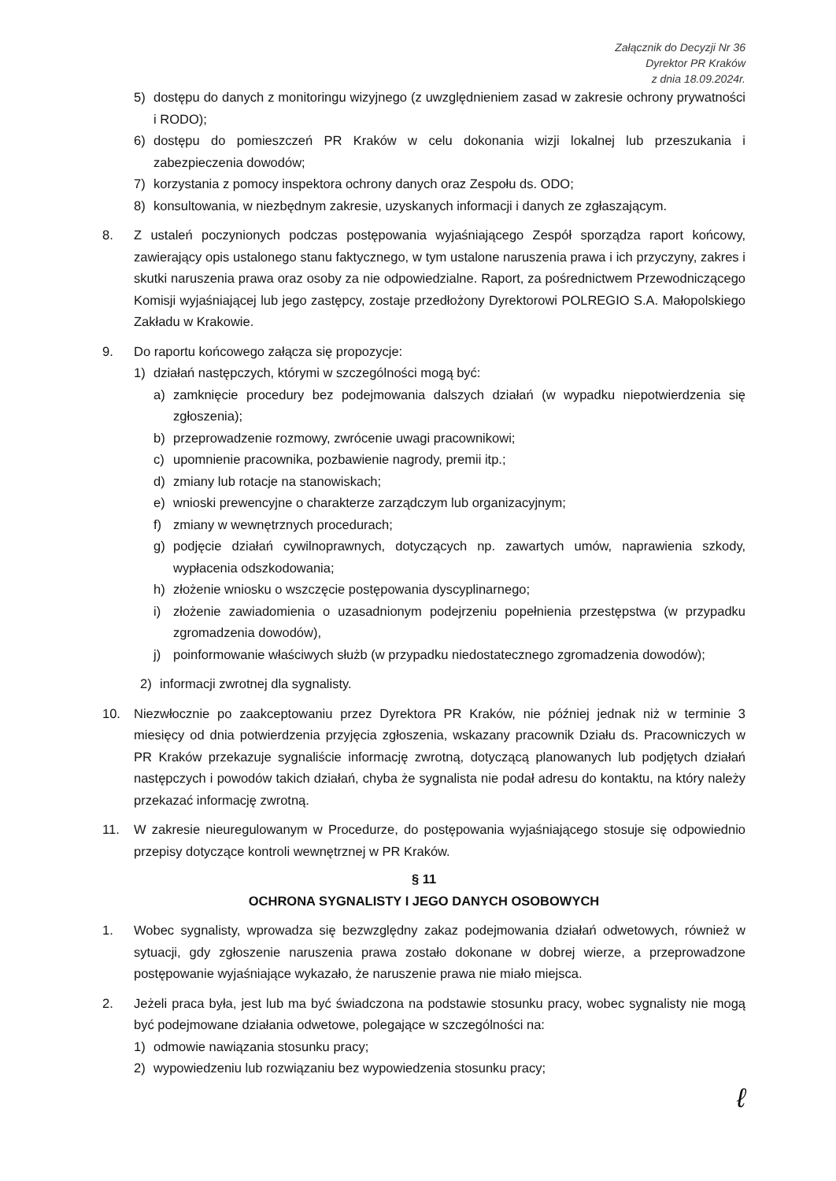Załącznik do Decyzji Nr 36
Dyrektor PR Kraków
z dnia 18.09.2024r.
5) dostępu do danych z monitoringu wizyjnego (z uwzględnieniem zasad w zakresie ochrony prywatności i RODO);
6) dostępu do pomieszczeń PR Kraków w celu dokonania wizji lokalnej lub przeszukania i zabezpieczenia dowodów;
7) korzystania z pomocy inspektora ochrony danych oraz Zespołu ds. ODO;
8) konsultowania, w niezbędnym zakresie, uzyskanych informacji i danych ze zgłaszającym.
8. Z ustaleń poczynionych podczas postępowania wyjaśniającego Zespół sporządza raport końcowy, zawierający opis ustalonego stanu faktycznego, w tym ustalone naruszenia prawa i ich przyczyny, zakres i skutki naruszenia prawa oraz osoby za nie odpowiedzialne. Raport, za pośrednictwem Przewodniczącego Komisji wyjaśniającej lub jego zastępcy, zostaje przedłożony Dyrektorowi POLREGIO S.A. Małopolskiego Zakładu w Krakowie.
9. Do raportu końcowego załącza się propozycje:
1) działań następczych, którymi w szczególności mogą być:
a) zamknięcie procedury bez podejmowania dalszych działań (w wypadku niepotwierdzenia się zgłoszenia);
b) przeprowadzenie rozmowy, zwrócenie uwagi pracownikowi;
c) upomnienie pracownika, pozbawienie nagrody, premii itp.;
d) zmiany lub rotacje na stanowiskach;
e) wnioski prewencyjne o charakterze zarządczym lub organizacyjnym;
f) zmiany w wewnętrznych procedurach;
g) podjęcie działań cywilnoprawnych, dotyczących np. zawartych umów, naprawienia szkody, wypłacenia odszkodowania;
h) złożenie wniosku o wszczęcie postępowania dyscyplinarnego;
i) złożenie zawiadomienia o uzasadnionym podejrzeniu popełnienia przestępstwa (w przypadku zgromadzenia dowodów),
j) poinformowanie właściwych służb (w przypadku niedostatecznego zgromadzenia dowodów);
2) informacji zwrotnej dla sygnalisty.
10. Niezwłocznie po zaakceptowaniu przez Dyrektora PR Kraków, nie później jednak niż w terminie 3 miesięcy od dnia potwierdzenia przyjęcia zgłoszenia, wskazany pracownik Działu ds. Pracowniczych w PR Kraków przekazuje sygnaliście informację zwrotną, dotyczącą planowanych lub podjętych działań następczych i powodów takich działań, chyba że sygnalista nie podał adresu do kontaktu, na który należy przekazać informację zwrotną.
11. W zakresie nieuregulowanym w Procedurze, do postępowania wyjaśniającego stosuje się odpowiednio przepisy dotyczące kontroli wewnętrznej w PR Kraków.
§ 11
OCHRONA SYGNALISTY I JEGO DANYCH OSOBOWYCH
1. Wobec sygnalisty, wprowadza się bezwzględny zakaz podejmowania działań odwetowych, również w sytuacji, gdy zgłoszenie naruszenia prawa zostało dokonane w dobrej wierze, a przeprowadzone postępowanie wyjaśniające wykazało, że naruszenie prawa nie miało miejsca.
2. Jeżeli praca była, jest lub ma być świadczona na podstawie stosunku pracy, wobec sygnalisty nie mogą być podejmowane działania odwetowe, polegające w szczególności na:
1) odmowie nawiązania stosunku pracy;
2) wypowiedzeniu lub rozwiązaniu bez wypowiedzenia stosunku pracy;
ℓ